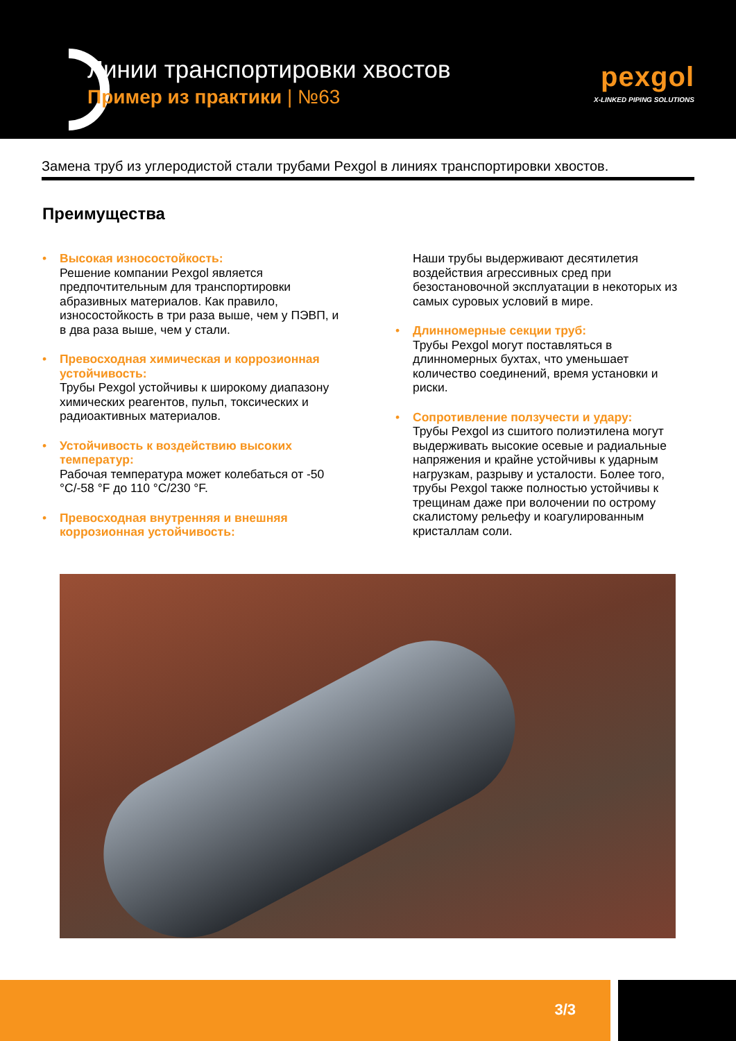Линии транспортировки хвостов
Пример из практики | №63
pexgol
X-LINKED PIPING SOLUTIONS
Замена труб из углеродистой стали трубами Pexgol в линиях транспортировки хвостов.
Преимущества
• Высокая износостойкость:
Решение компании Pexgol является предпочтительным для транспортировки абразивных материалов. Как правило, износостойкость в три раза выше, чем у ПЭВП, и в два раза выше, чем у стали.
• Превосходная химическая и коррозионная устойчивость:
Трубы Pexgol устойчивы к широкому диапазону химических реагентов, пульп, токсических и радиоактивных материалов.
• Устойчивость к воздействию высоких температур:
Рабочая температура может колебаться от -50 °C/-58 °F до 110 °C/230 °F.
• Превосходная внутренняя и внешняя коррозионная устойчивость:
Наши трубы выдерживают десятилетия воздействия агрессивных сред при безостановочной эксплуатации в некоторых из самых суровых условий в мире.
• Длинномерные секции труб:
Трубы Pexgol могут поставляться в длинномерных бухтах, что уменьшает количество соединений, время установки и риски.
• Сопротивление ползучести и удару:
Трубы Pexgol из сшитого полиэтилена могут выдерживать высокие осевые и радиальные напряжения и крайне устойчивы к ударным нагрузкам, разрыву и усталости. Более того, трубы Pexgol также полностью устойчивы к трещинам даже при волочении по острому скалистому рельефу и коагулированным кристаллам соли.
3/3